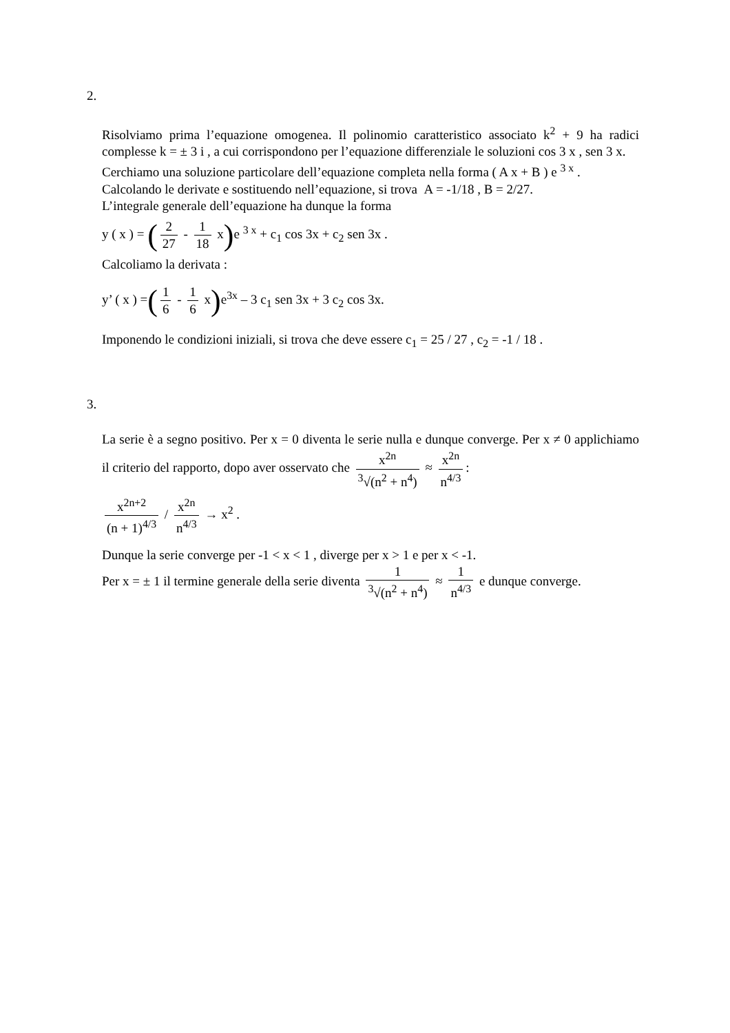2.
Risolviamo prima l’equazione omogenea. Il polinomio caratteristico associato k<sup>2</sup> + 9 ha radici complesse k = ± 3 i , a cui corrispondono per l’equazione differenziale le soluzioni cos 3 x , sen 3 x.
Cerchiamo una soluzione particolare dell’equazione completa nella forma ( A x + B ) e <sup>3 x</sup> .
Calcolando le derivate e sostituendo nell’equazione, si trova A = -1/18 , B = 2/27.
L’integrale generale dell’equazione ha dunque la forma
y ( x ) = (2 27 - 1 18 x) e <sup>3 x</sup> + c<sub>1</sub> cos 3x + c<sub>2</sub> sen 3x .
Calcoliamo la derivata :
y’ ( x ) =(1 6 - 1 6 x) e<sup>3x</sup> – 3 c<sub>1</sub> sen 3x + 3 c<sub>2</sub> cos 3x.
Imponendo le condizioni iniziali, si trova che deve essere c<sub>1</sub> = 25 / 27 , c<sub>2</sub> = -1 / 18 .
3.
La serie è a segno positivo. Per x = 0 diventa le serie nulla e dunque converge. Per x ≠ 0 applichiamo il criterio del rapporto, dopo aver osservato che x<sup>2n</sup> <sup>3</sup>√(n<sup>2</sup> + n<sup>4</sup>) ≈ x<sup>2n</sup> n<sup>4/3</sup>:
x<sup>2n+2</sup> (n + 1)<sup>4/3</sup> / x<sup>2n</sup> n<sup>4/3</sup> → x<sup>2</sup> .
Dunque la serie converge per -1 < x < 1 , diverge per x > 1 e per x < -1.
Per x = ± 1 il termine generale della serie diventa 1<sup>3</sup>√(n<sup>2</sup> + n<sup>4</sup>) ≈ 1 n<sup>4/3</sup> e dunque converge.